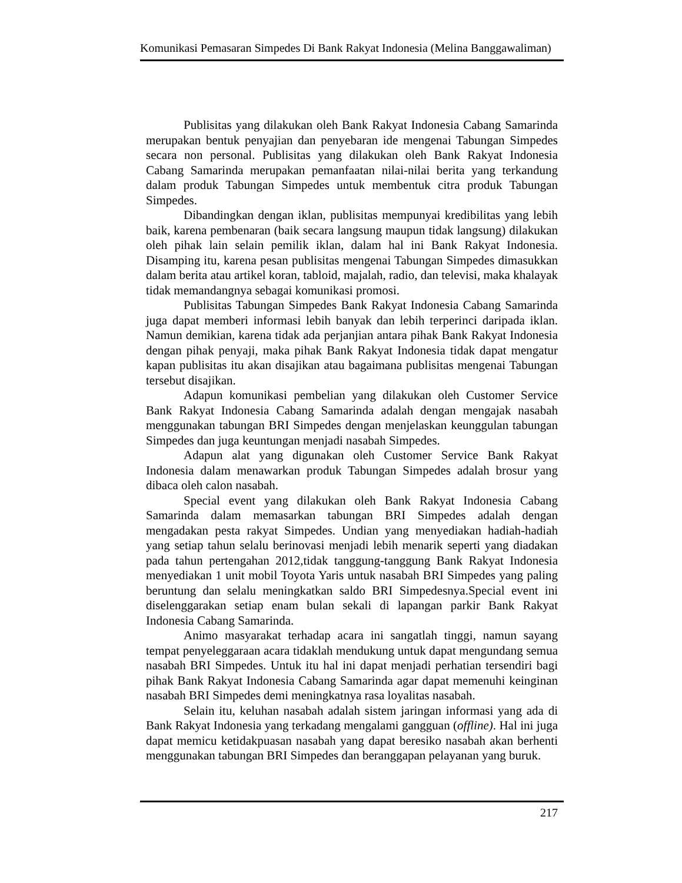Komunikasi Pemasaran Simpedes Di Bank Rakyat Indonesia (Melina Banggawaliman)
Publisitas yang dilakukan oleh Bank Rakyat Indonesia Cabang Samarinda merupakan bentuk penyajian dan penyebaran ide mengenai Tabungan Simpedes secara non personal. Publisitas yang dilakukan oleh Bank Rakyat Indonesia Cabang Samarinda merupakan pemanfaatan nilai-nilai berita yang terkandung dalam produk Tabungan Simpedes untuk membentuk citra produk Tabungan Simpedes.
Dibandingkan dengan iklan, publisitas mempunyai kredibilitas yang lebih baik, karena pembenaran (baik secara langsung maupun tidak langsung) dilakukan oleh pihak lain selain pemilik iklan, dalam hal ini Bank Rakyat Indonesia. Disamping itu, karena pesan publisitas mengenai Tabungan Simpedes dimasukkan dalam berita atau artikel koran, tabloid, majalah, radio, dan televisi, maka khalayak tidak memandangnya sebagai komunikasi promosi.
Publisitas Tabungan Simpedes Bank Rakyat Indonesia Cabang Samarinda juga dapat memberi informasi lebih banyak dan lebih terperinci daripada iklan. Namun demikian, karena tidak ada perjanjian antara pihak Bank Rakyat Indonesia dengan pihak penyaji, maka pihak Bank Rakyat Indonesia tidak dapat mengatur kapan publisitas itu akan disajikan atau bagaimana publisitas mengenai Tabungan tersebut disajikan.
Adapun komunikasi pembelian yang dilakukan oleh Customer Service Bank Rakyat Indonesia Cabang Samarinda adalah dengan mengajak nasabah menggunakan tabungan BRI Simpedes dengan menjelaskan keunggulan tabungan Simpedes dan juga keuntungan menjadi nasabah Simpedes.
Adapun alat yang digunakan oleh Customer Service Bank Rakyat Indonesia dalam menawarkan produk Tabungan Simpedes adalah brosur yang dibaca oleh calon nasabah.
Special event yang dilakukan oleh Bank Rakyat Indonesia Cabang Samarinda dalam memasarkan tabungan BRI Simpedes adalah dengan mengadakan pesta rakyat Simpedes. Undian yang menyediakan hadiah-hadiah yang setiap tahun selalu berinovasi menjadi lebih menarik seperti yang diadakan pada tahun pertengahan 2012,tidak tanggung-tanggung Bank Rakyat Indonesia menyediakan 1 unit mobil Toyota Yaris untuk nasabah BRI Simpedes yang paling beruntung dan selalu meningkatkan saldo BRI Simpedesnya.Special event ini diselenggarakan setiap enam bulan sekali di lapangan parkir Bank Rakyat Indonesia Cabang Samarinda.
Animo masyarakat terhadap acara ini sangatlah tinggi, namun sayang tempat penyeleggaraan acara tidaklah mendukung untuk dapat mengundang semua nasabah BRI Simpedes. Untuk itu hal ini dapat menjadi perhatian tersendiri bagi pihak Bank Rakyat Indonesia Cabang Samarinda agar dapat memenuhi keinginan nasabah BRI Simpedes demi meningkatnya rasa loyalitas nasabah.
Selain itu, keluhan nasabah adalah sistem jaringan informasi yang ada di Bank Rakyat Indonesia yang terkadang mengalami gangguan (offline). Hal ini juga dapat memicu ketidakpuasan nasabah yang dapat beresiko nasabah akan berhenti menggunakan tabungan BRI Simpedes dan beranggapan pelayanan yang buruk.
217